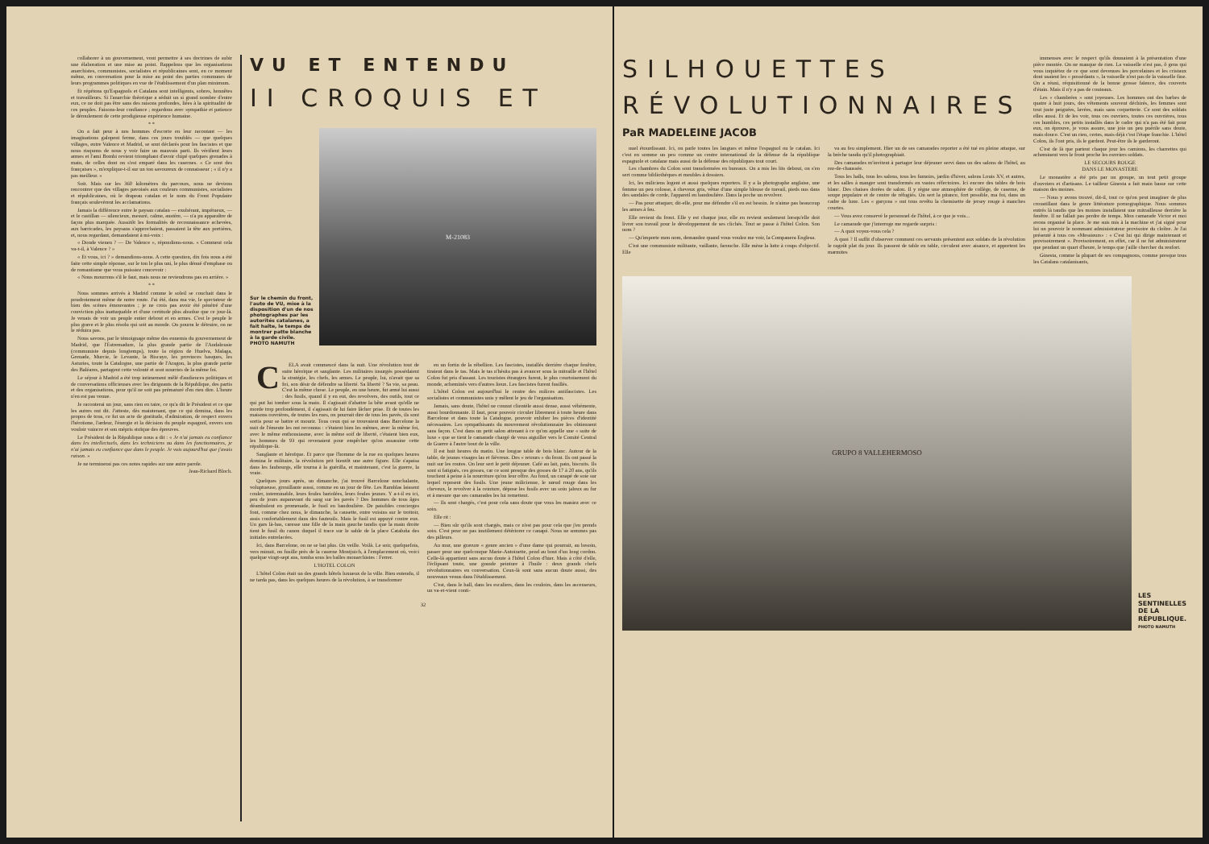collaborer à un gouvernement, vont permettre à ses doctrines de subir une élaboration et une mise au point. Rappelons que les organisations anarchistes, communistes, socialistes et républicaines sont, en ce moment même, en conversation pour la mise au point des parties communes de leurs programmes politiques en vue de l'établissement d'un plan minimum.
Et répétons qu'Espagnols et Catalans sont intelligents, sobres, honnêtes et travailleurs. Si l'anarchie théorique a séduit un si grand nombre d'entre eux, ce ne doit pas être sans des raisons profondes, liées à la spiritualité de ces peuples. Faisons-leur confiance ; regardons avec sympathie et patience le déroulement de cette prodigieuse expérience humaine.
* *
On a fait peur à nos hommes d'escorte en leur racontant — les imaginations galopent ferme, dans ces jours troublés — que quelques villages, entre Valence et Madrid, se sont déclarés pour les fascistes et que nous risquons de nous y voir faire un mauvais parti. Ils vérifient leurs armes et l'ami Bombi revient triomphant d'avoir chipé quelques grenades à main, de celles dont on s'est emparé dans les casernes. « Ce sont des françaises », m'explique-t-il sur un ton savoureux de connaisseur ; « il n'y a pas meilleur. »
Soit. Mais sur les 360 kilomètres du parcours, nous ne devions rencontrer que des villages pavoisés aux couleurs communistes, socialistes et républicaines, où le drapeau catalan et le nom du Front Populaire français soulevèrent les acclamations.
Jamais la différence entre le paysan catalan — exubérant, impétueux, — et le castillan — silencieux, mesuré, calme, austère, — n'a pu apparaître de façon plus marquée. Aussitôt les formalités de reconnaissance achevées, aux barricades, les paysans s'approchaient, passaient la tête aux portières, et, nous regardant, demandaient à mi-voix :
« Donde vienen ? — De Valence », répondions-nous. « Comment cela va-t-il, à Valence ? »
« Et vous, ici ? » demandions-nous. A cette question, dix fois nous a été faite cette simple réponse, sur le ton le plus uni, le plus dénué d'emphase ou de romantisme que vous puissiez concevoir :
« Nous mourrons s'il le faut, mais nous ne reviendrons pas en arrière. »
* *
Nous sommes arrivés à Madrid comme le soleil se couchait dans le poudroiement même de notre route. J'ai été, dans ma vie, le spectateur de bien des scènes émouvantes ; je ne crois pas avoir été pénétré d'une conviction plus inattaquable et d'une certitude plus absolue que ce jour-là. Je venais de voir un peuple entier debout et en armes. C'est le peuple le plus grave et le plus résolu qui soit au monde. On pourra le détruire, on ne le réduira pas.
Nous savons, par le témoignage même des ennemis du gouvernement de Madrid, que l'Estremadure, la plus grande partie de l'Andalousie (communiste depuis longtemps), toute la région de Huelva, Malaga, Grenade, Murcie, le Levante, la Biscaye, les provinces basques, les Asturies, toute la Catalogne, une partie de l'Aragon, la plus grande partie des Baléares, partagent cette volonté et sont nourries de la même foi.
Le séjour à Madrid a été trop intimement mêlé d'audiences politiques et de conversations officieuses avec les dirigeants de la République, des partis et des organisations, pour qu'il ne soit pas prématuré d'en rien dire. L'heure n'en est pas venue.
Je raconterai un jour, sans rien en taire, ce qu'a dit le Président et ce que les autres ont dit. J'atteste, dès maintenant, que ce qui domina, dans les propos de tous, ce fut un acte de gratitude, d'admiration, de respect envers l'héroïsme, l'ardeur, l'énergie et la décision du peuple espagnol, envers son vouloir vaincre et son mépris stoïque des épreuves.
Le Président de la République nous a dit : « Je n'ai jamais eu confiance dans les intellectuels, dans les techniciens ou dans les fonctionnaires, je n'ai jamais eu confiance que dans le peuple. Je vois aujourd'hui que j'avais raison. »
Je ne terminerai pas ces notes rapides sur une autre parole.
Jean-Richard Bloch.
VU ET ENTENDU
II CROQUIS ET
Sur le chemin du front, l'auto de VU, mise à la disposition d'un de nos photographes par les autorités catalanes, a fait halte, le temps de montrer patte blanche à la garde civile.
PHOTO NAMUTH
M-21083
CELA avait commencé dans la nuit. Une révolution tout de suite héroïque et sanglante. Les militaires insurgés possédaient la stratégie, les chefs, les armes. Le peuple, lui, n'avait que sa foi, son désir de défendre sa liberté. Sa liberté ? Sa vie, sa peau. C'est la même chose. Le peuple, en une heure, fut armé lui aussi : des fusils, quand il y en eut, des revolvers, des outils, tout ce qui put lui tomber sous la main. Il s'agissait d'abattre la bête avant qu'elle ne morde trop profondément, il s'agissait de lui faire lâcher prise. Et de toutes les maisons ouvrières, de toutes les rues, on pourrait dire de tous les pavés, ils sont sortis pour se battre et mourir. Tous ceux qui se trouvaient dans Barcelone la nuit de l'émeute les ont reconnus : c'étaient bien les mêmes, avec la même foi, avec le même enthousiasme, avec la même soif de liberté, c'étaient bien eux, les hommes de 93 qui revenaient pour empêcher qu'on assassine cette république-là.
Sanglante et héroïque. Et parce que l'homme de la rue en quelques heures domina le militaire, la révolution prit bientôt une autre figure. Elle s'apaisa dans les faubourgs, elle tourna à la guérilla, et maintenant, c'est la guerre, la vraie.
Quelques jours après, un dimanche, j'ai trouvé Barcelone nonchalante, voluptueuse, grouillante aussi, comme en un jour de fête. Les Ramblas laissent couler, interminable, leurs foules bariolées, leurs foules jeunes. Y a-t-il eu ici, peu de jours auparavant du sang sur les pavés ? Des hommes de tous âges déambulent en promenade, le fusil en bandoulière. De paisibles concierges font, comme chez nous, le dimanche, la causette, entre voisins sur le trottoir, assis confortablement dans des fauteuils. Mais le fusil est appuyé contre eux. Un gars là-bas, caresse une fille de la main gauche tandis que la main droite tient le fusil du canon duquel il trace sur le sable de la place Cataluña des initiales entrelacées.
Ici, dans Barcelone, on ne se bat plus. On veille. Voilà. Le soir, quelquefois, vers minuit, on fusille près de la caserne Montjuich, à l'emplacement où, voici quelque vingt-sept ans, tomba sous les balles monarchistes : Ferrer.
L'HOTEL COLON
L'hôtel Colon était un des grands hôtels luxueux de la ville. Bien entendu, il ne tarda pas, dans les quelques heures de la révolution, à se transformer
en un fortin de la rébellion. Les fascistes, installés derrière chaque fenêtre, tiraient dans le tas. Mais le tas n'hésita pas à avancer sous la mitraille et l'hôtel Colon fut pris d'assaut. Les touristes étrangers furent, le plus courtoisement du monde, acheminés vers d'autres lieux. Les fascistes furent fusillés.
L'hôtel Colon est aujourd'hui le centre des milices antifascistes. Les socialistes et communistes unis y mêlent le jeu de l'organisation.
Jamais, sans doute, l'hôtel ne connut clientèle aussi dense, aussi véhémente, aussi bourdonnante. Il faut, pour pouvoir circuler librement à toute heure dans Barcelone et dans toute la Catalogne, pouvoir exhiber les pièces d'identité nécessaires. Les sympathisants du mouvement révolutionnaire les obtiennent sans façon. C'est dans un petit salon attenant à ce qu'on appelle une « suite de luxe » que se tient le camarade chargé de vous aiguiller vers le Comité Central de Guerre à l'autre bout de la ville.
Il est huit heures du matin. Une longue table de bois blanc. Autour de la table, de jeunes visages las et fiévreux. Des « retours » du front. Ils ont passé la nuit sur les routes. On leur sert le petit déjeuner. Café au lait, pain, biscuits. Ils sont si fatigués, ces gosses, car ce sont presque des gosses de 17 à 20 ans, qu'ils touchent à peine à la nourriture qu'on leur offre. Au fond, un canapé de soie sur lequel reposent des fusils. Une jeune milicienne, le nœud rouge dans les cheveux, le revolver à la ceinture, dépose les fusils avec un soin jaloux au fur et à mesure que ses camarades les lui remettent.
— Ils sont chargés, c'est pour cela sans doute que vous les maniez avec ce soin.
Elle rit :
— Bien sûr qu'ils sont chargés, mais ce n'est pas pour cela que j'en prends soin. C'est pour ne pas inutilement détériorer ce canapé. Nous ne sommes pas des pilleurs.
Au mur, une gravure « genre ancien » d'une dame qui pourrait, au besoin, passer pour une quelconque Marie-Antoinette, pend au bout d'un long cordon. Celle-là appartient sans aucun doute à l'hôtel Colon d'hier. Mais à côté d'elle, l'éclipsant toute, une grande peinture à l'huile : deux grands chefs révolutionnaires en conversation. Ceux-là sont sans aucun doute aussi, des nouveaux venus dans l'établissement.
C'est, dans le hall, dans les escaliers, dans les couloirs, dans les ascenseurs, un va-et-vient conti-
32
SILHOUETTES
RÉVOLUTIONNAIRES
PaR MADELEINE JACOB
nuel étourdissant. Ici, on parle toutes les langues et même l'espagnol ou le catalan. Ici c'est en somme un peu comme un centre international de la défense de la république espagnole et catalane mais aussi de la défense des républiques tout court.
Les chambres du Colon sont transformées en bureaux. On a mis les lits debout, on s'en sert comme bibliothèques et meubles à dossiers.
Ici, les miliciens logent et aussi quelques reporters. Il y a la photographe anglaise, une femme un peu colosse, à cheveux gris, vêtue d'une simple blouse de travail, pieds nus dans des sandales de corde, l'appareil en bandoulière. Dans la poche un revolver.
— Pas pour attaquer, dit-elle, pour me défendre s'il en est besoin. Je n'aime pas beaucoup les armes à feu.
Elle revient du front. Elle y est chaque jour, elle en revient seulement lorsqu'elle doit livrer son travail pour le développement de ses clichés. Tout se passe à l'hôtel Colon. Son nom ?
— Qu'importe mon nom, demandez quand vous voulez me voir, la Companera Englesa.
C'est une communiste militante, vaillante, farouche. Elle mène la lutte à coups d'objectif. Elle
va au feu simplement. Hier un de ses camarades reporter a été tué en pleine attaque, sur la brèche tandis qu'il photographiait.
Des camarades m'invitent à partager leur déjeuner servi dans un des salons de l'hôtel, au rez-de-chaussée.
Tous les halls, tous les salons, tous les fumoirs, jardin d'hiver, salons Louis XV, et autres, et les salles à manger sont transformés en vastes réfectoires. Ici encore des tables de bois blanc. Des chaises dorées de salon. Il y règne une atmosphère de collège, de caserne, de soupe populaire et de centre de réfugiés. On sert la pitance, fort possible, ma foi, dans un cadre de luxe. Les « garçons » ont tous revêtu la chemisette de jersey rouge à manches courtes.
— Vous avez conservé le personnel de l'hôtel, à ce que je vois...
Le camarade que j'interroge me regarde surpris :
— A quoi voyez-vous cela ?
A quoi ? Il suffit d'observer comment ces servants présentent aux soldats de la révolution le ragoût plat du jour. Ils passent de table en table, circulent avec aisance, et apportent les marmites
immenses avec le respect qu'ils donnaient à la présentation d'une pièce montée. On ne manque de rien. La vaisselle n'est pas, ô gens qui vous inquiétez de ce que sont devenues les porcelaines et les cristaux dont usaient les « possédants », la vaisselle n'est pas de la vaisselle fine. On a réuni, réquisitionné de la bonne grosse faïence, des couverts d'étain. Mais il n'y a pas de couteaux.
Les « chambrées » sont joyeuses. Les hommes ont des barbes de quatre à huit jours, des vêtements souvent déchirés, les femmes sont tout juste peignées, lavées, mais sans coquetterie. Ce sont des soldats elles aussi. Et de les voir, tous ces ouvriers, toutes ces ouvrières, tous ces humbles, ces petits installés dans le cadre qui n'a pas été fait pour eux, on éprouve, je vous assure, une joie un peu puérile sans doute, mais douce. C'est un rien, certes, mais déjà c'est l'étape franchie. L'hôtel Colon, ils l'ont pris, ils le gardent. Peut-être ils le garderont.
C'est de là que partent chaque jour les camions, les charrettes qui acheminent vers le front proche les ouvriers soldats.
LE SECOURS ROUGE
DANS LE MONASTERE
Le monastère a été pris par un groupe, un tout petit groupe d'ouvriers et d'artisans. Le tailleur Ginesta a fait main basse sur cette maison des moines.
— Nous y avons trouvé, dit-il, tout ce qu'on peut imaginer de plus croustillant dans le genre littérature pornographique. Nous sommes entrés là tandis que les moines installaient une mitrailleuse derrière la fenêtre. Il ne fallait pas perdre de temps. Mon camarade Victor et moi avons organisé la place. Je me suis mis à la machine et j'ai signé pour lui un pouvoir le nommant administrateur provisoire du cloître. Je l'ai présenté à tous ces «Messieurs» : « C'est lui qui dirige maintenant et provisoirement ». Provisoirement, en effet, car il ne fut administrateur que pendant un quart d'heure, le temps que j'aille chercher du renfort.
Ginesta, comme la plupart de ses compagnons, comme presque tous les Catalans catalanisants,
GRUPO 8 VALLEHERMOSO
LES SENTINELLES DE LA RÉPUBLIQUE.
PHOTO NAMUTH